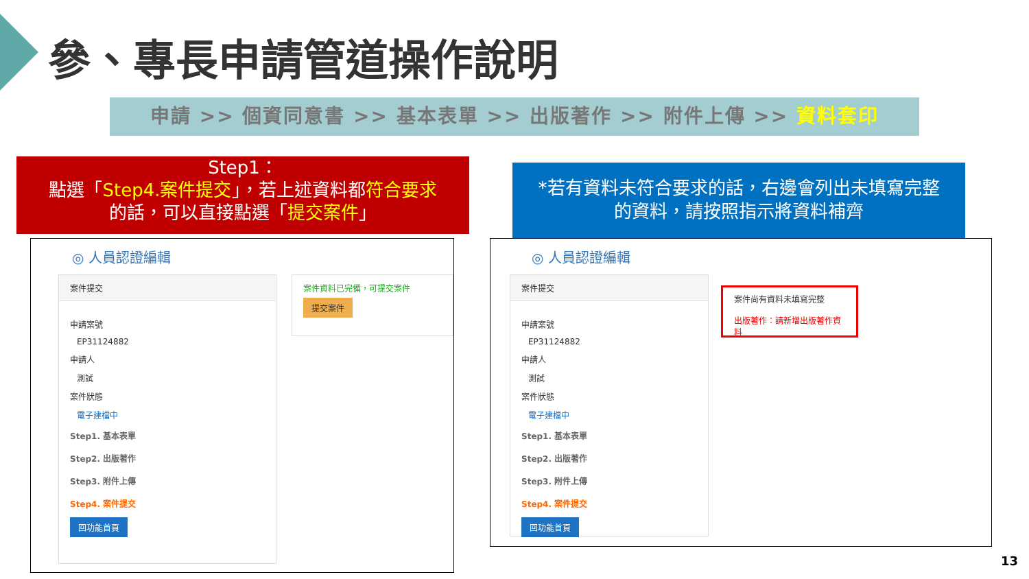參、專長申請管道操作說明
申請 >> 個資同意書 >> 基本表單 >> 出版著作 >> 附件上傳 >> 資料套印
Step1：
點選「Step4.案件提交」，若上述資料都符合要求
的話，可以直接點選「提交案件」
◎ 人員認證編輯
案件提交
申請案號
EP31124882
申請人
測試
案件狀態
電子建檔中
Step1. 基本表單
Step2. 出版著作
Step3. 附件上傳
Step4. 案件提交
回功能首頁
案件資料已完備，可提交案件
提交案件
*若有資料未符合要求的話，右邊會列出未填寫完整
的資料，請按照指示將資料補齊
◎ 人員認證編輯
案件提交
申請案號
EP31124882
申請人
測試
案件狀態
電子建檔中
Step1. 基本表單
Step2. 出版著作
Step3. 附件上傳
Step4. 案件提交
回功能首頁
案件尚有資料未填寫完整
出版著作：請新增出版著作資料
13